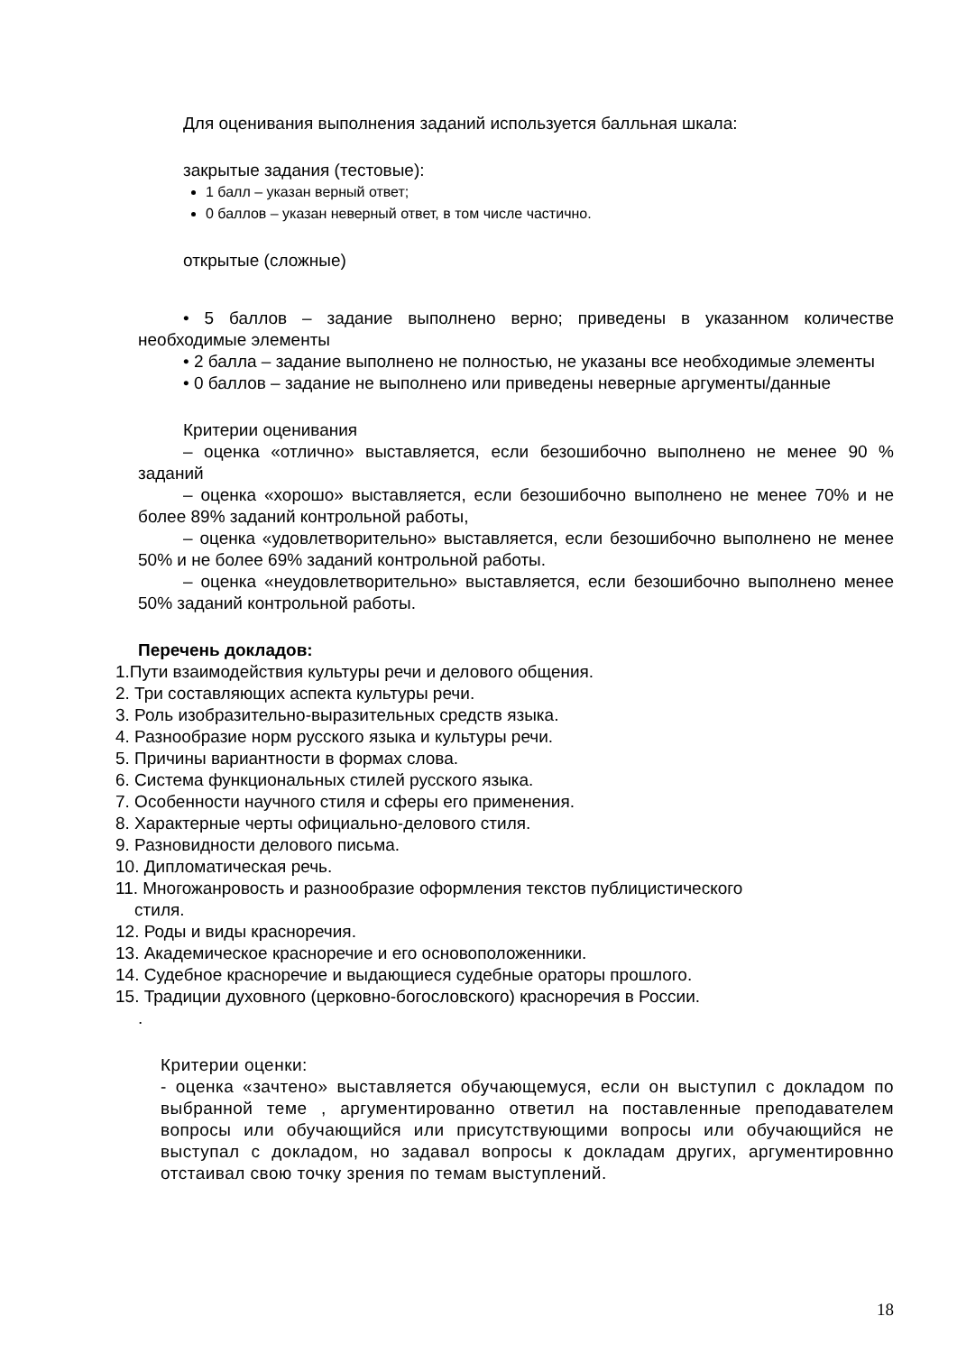Для оценивания выполнения заданий используется балльная шкала:
закрытые задания (тестовые):
1 балл – указан верный ответ;
0 баллов – указан неверный ответ, в том числе частично.
открытые (сложные)
• 5 баллов – задание выполнено верно; приведены в указанном количестве необходимые элементы
• 2 балла – задание выполнено не полностью, не указаны все необходимые элементы
• 0 баллов – задание не выполнено или приведены неверные аргументы/данные
Критерии оценивания
– оценка «отлично» выставляется, если безошибочно выполнено не менее 90 % заданий
– оценка «хорошо» выставляется, если безошибочно выполнено не менее 70% и не более 89% заданий контрольной работы,
– оценка «удовлетворительно» выставляется, если безошибочно выполнено не менее 50% и не более 69% заданий контрольной работы.
– оценка «неудовлетворительно» выставляется, если безошибочно выполнено менее 50% заданий контрольной работы.
Перечень докладов:
1.Пути взаимодействия культуры речи и делового общения.
2. Три составляющих аспекта культуры речи.
3. Роль изобразительно-выразительных средств языка.
4. Разнообразие норм русского языка и культуры речи.
5. Причины вариантности в формах слова.
6. Система функциональных стилей русского языка.
7. Особенности научного стиля и сферы его применения.
8. Характерные черты официально-делового стиля.
9. Разновидности делового письма.
10. Дипломатическая речь.
11. Многожанровость и разнообразие оформления текстов публицистического
стиля.
12. Роды и виды красноречия.
13. Академическое красноречие и его основоположенники.
14. Судебное красноречие и выдающиеся судебные ораторы прошлого.
15. Традиции духовного (церковно-богословского) красноречия в России.
.
Критерии оценки:
- оценка «зачтено» выставляется обучающемуся, если он выступил с докладом по выбранной теме , аргументированно ответил на поставленные преподавателем вопросы или обучающийся или присутствующими вопросы или обучающийся не выступал с докладом, но задавал вопросы к докладам других, аргументировнно отстаивал свою точку зрения по темам выступлений.
18